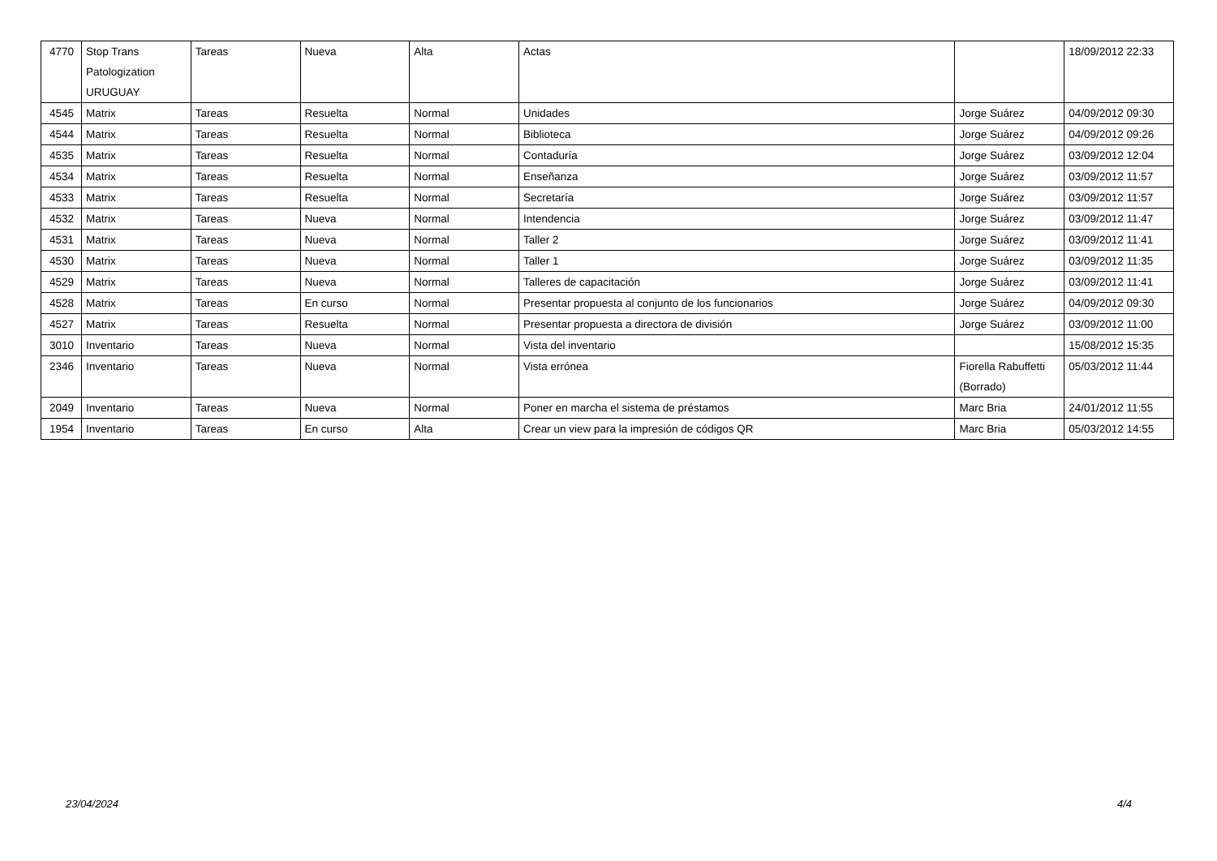| 4770 | Stop Trans Patologization URUGUAY | Tareas | Nueva | Alta | Actas | | 18/09/2012 22:33 |
| 4545 | Matrix | Tareas | Resuelta | Normal | Unidades | Jorge Suárez | 04/09/2012 09:30 |
| 4544 | Matrix | Tareas | Resuelta | Normal | Biblioteca | Jorge Suárez | 04/09/2012 09:26 |
| 4535 | Matrix | Tareas | Resuelta | Normal | Contaduría | Jorge Suárez | 03/09/2012 12:04 |
| 4534 | Matrix | Tareas | Resuelta | Normal | Enseñanza | Jorge Suárez | 03/09/2012 11:57 |
| 4533 | Matrix | Tareas | Resuelta | Normal | Secretaría | Jorge Suárez | 03/09/2012 11:57 |
| 4532 | Matrix | Tareas | Nueva | Normal | Intendencia | Jorge Suárez | 03/09/2012 11:47 |
| 4531 | Matrix | Tareas | Nueva | Normal | Taller 2 | Jorge Suárez | 03/09/2012 11:41 |
| 4530 | Matrix | Tareas | Nueva | Normal | Taller 1 | Jorge Suárez | 03/09/2012 11:35 |
| 4529 | Matrix | Tareas | Nueva | Normal | Talleres de capacitación | Jorge Suárez | 03/09/2012 11:41 |
| 4528 | Matrix | Tareas | En curso | Normal | Presentar propuesta al conjunto de los funcionarios | Jorge Suárez | 04/09/2012 09:30 |
| 4527 | Matrix | Tareas | Resuelta | Normal | Presentar propuesta a directora de división | Jorge Suárez | 03/09/2012 11:00 |
| 3010 | Inventario | Tareas | Nueva | Normal | Vista del inventario | | 15/08/2012 15:35 |
| 2346 | Inventario | Tareas | Nueva | Normal | Vista errónea | Fiorella Rabuffetti (Borrado) | 05/03/2012 11:44 |
| 2049 | Inventario | Tareas | Nueva | Normal | Poner en marcha el sistema de préstamos | Marc Bria | 24/01/2012 11:55 |
| 1954 | Inventario | Tareas | En curso | Alta | Crear un view para la impresión de códigos QR | Marc Bria | 05/03/2012 14:55 |
23/04/2024 4/4